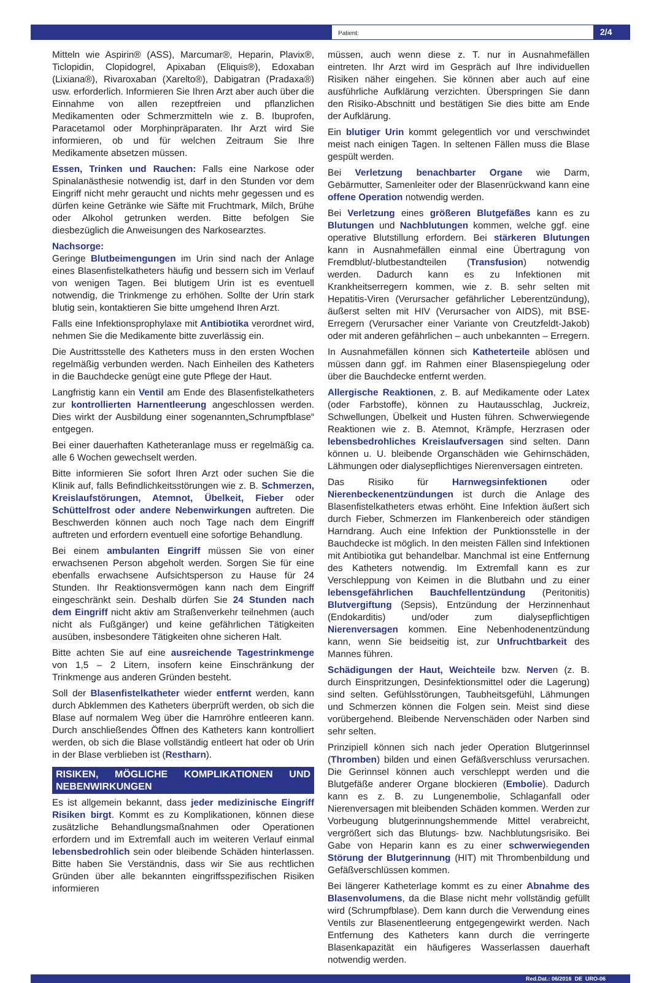Patient:
2/4
Mitteln wie Aspirin® (ASS), Marcumar®, Heparin, Plavix®, Ticlopidin, Clopidogrel, Apixaban (Eliquis®), Edoxaban (Lixiana®), Rivaroxaban (Xarelto®), Dabigatran (Pradaxa®) usw. erforderlich. Informieren Sie Ihren Arzt aber auch über die Einnahme von allen rezeptfreien und pflanzlichen Medikamenten oder Schmerzmitteln wie z. B. Ibuprofen, Paracetamol oder Morphinpräparaten. Ihr Arzt wird Sie informieren, ob und für welchen Zeitraum Sie Ihre Medikamente absetzen müssen.
Essen, Trinken und Rauchen: Falls eine Narkose oder Spinalanästhesie notwendig ist, darf in den Stunden vor dem Eingriff nicht mehr geraucht und nichts mehr gegessen und es dürfen keine Getränke wie Säfte mit Fruchtmark, Milch, Brühe oder Alkohol getrunken werden. Bitte befolgen Sie diesbezüglich die Anweisungen des Narkosearztes.
Nachsorge:
Geringe Blutbeimengungen im Urin sind nach der Anlage eines Blasenfistelkatheters häufig und bessern sich im Verlauf von wenigen Tagen. Bei blutigem Urin ist es eventuell notwendig, die Trinkmenge zu erhöhen. Sollte der Urin stark blutig sein, kontaktieren Sie bitte umgehend Ihren Arzt.
Falls eine Infektionsprophylaxe mit Antibiotika verordnet wird, nehmen Sie die Medikamente bitte zuverlässig ein.
Die Austrittsstelle des Katheters muss in den ersten Wochen regelmäßig verbunden werden. Nach Einheilen des Katheters in die Bauchdecke genügt eine gute Pflege der Haut.
Langfristig kann ein Ventil am Ende des Blasenfistelkatheters zur kontrollierten Harnentleerung angeschlossen werden. Dies wirkt der Ausbildung einer sogenannten„Schrumpfblase“ entgegen.
Bei einer dauerhaften Katheteranlage muss er regelmäßig ca. alle 6 Wochen gewechselt werden.
Bitte informieren Sie sofort Ihren Arzt oder suchen Sie die Klinik auf, falls Befindlichkeitsstörungen wie z. B. Schmerzen, Kreislaufstörungen, Atemnot, Übelkeit, Fieber oder Schüttelfrost oder andere Nebenwirkungen auftreten. Die Beschwerden können auch noch Tage nach dem Eingriff auftreten und erfordern eventuell eine sofortige Behandlung.
Bei einem ambulanten Eingriff müssen Sie von einer erwachsenen Person abgeholt werden. Sorgen Sie für eine ebenfalls erwachsene Aufsichtsperson zu Hause für 24 Stunden. Ihr Reaktionsvermögen kann nach dem Eingriff eingeschränkt sein. Deshalb dürfen Sie 24 Stunden nach dem Eingriff nicht aktiv am Straßenverkehr teilnehmen (auch nicht als Fußgänger) und keine gefährlichen Tätigkeiten ausüben, insbesondere Tätigkeiten ohne sicheren Halt.
Bitte achten Sie auf eine ausreichende Tagestrinkmenge von 1,5 – 2 Litern, insofern keine Einschränkung der Trinkmenge aus anderen Gründen besteht.
Soll der Blasenfistelkatheter wieder entfernt werden, kann durch Abklemmen des Katheters überprüft werden, ob sich die Blase auf normalem Weg über die Harnröhre entleeren kann. Durch anschließendes Öffnen des Katheters kann kontrolliert werden, ob sich die Blase vollständig entleert hat oder ob Urin in der Blase verblieben ist (Restharn).
RISIKEN, MÖGLICHE KOMPLIKATIONEN UND NEBENWIRKUNGEN
Es ist allgemein bekannt, dass jeder medizinische Eingriff Risiken birgt. Kommt es zu Komplikationen, können diese zusätzliche Behandlungsmaßnahmen oder Operationen erfordern und im Extremfall auch im weiteren Verlauf einmal lebensbedrohlich sein oder bleibende Schäden hinterlassen. Bitte haben Sie Verständnis, dass wir Sie aus rechtlichen Gründen über alle bekannten eingriffsspezifischen Risiken informieren
müssen, auch wenn diese z. T. nur in Ausnahmefällen eintreten. Ihr Arzt wird im Gespräch auf Ihre individuellen Risiken näher eingehen. Sie können aber auch auf eine ausführliche Aufklärung verzichten. Überspringen Sie dann den Risiko-Abschnitt und bestätigen Sie dies bitte am Ende der Aufklärung.
Ein blutiger Urin kommt gelegentlich vor und verschwindet meist nach einigen Tagen. In seltenen Fällen muss die Blase gespült werden.
Bei Verletzung benachbarter Organe wie Darm, Gebärmutter, Samenleiter oder der Blasenrückwand kann eine offene Operation notwendig werden.
Bei Verletzung eines größeren Blutgefäßes kann es zu Blutungen und Nachblutungen kommen, welche ggf. eine operative Blutstillung erfordern. Bei stärkeren Blutungen kann in Ausnahmefällen einmal eine Übertragung von Fremdblut/-blutbestandteilen (Transfusion) notwendig werden. Dadurch kann es zu Infektionen mit Krankheitserregern kommen, wie z. B. sehr selten mit Hepatitis-Viren (Verursacher gefährlicher Leberentzündung), äußerst selten mit HIV (Verursacher von AIDS), mit BSE-Erregern (Verursacher einer Variante von Creutzfeldt-Jakob) oder mit anderen gefährlichen – auch unbekannten – Erregern.
In Ausnahmefällen können sich Katheterteile ablösen und müssen dann ggf. im Rahmen einer Blasenspiegelung oder über die Bauchdecke entfernt werden.
Allergische Reaktionen, z. B. auf Medikamente oder Latex (oder Farbstoffe), können zu Hautausschlag, Juckreiz, Schwellungen, Übelkeit und Husten führen. Schwerwiegende Reaktionen wie z. B. Atemnot, Krämpfe, Herzrasen oder lebensbedrohliches Kreislaufversagen sind selten. Dann können u. U. bleibende Organschäden wie Gehirnschäden, Lähmungen oder dialysepflichtiges Nierenversagen eintreten.
Das Risiko für Harnwegsinfektionen oder Nierenbeckenentzündungen ist durch die Anlage des Blasenfistelkatheters etwas erhöht. Eine Infektion äußert sich durch Fieber, Schmerzen im Flankenbereich oder ständigen Harndrang. Auch eine Infektion der Punktionsstelle in der Bauchdecke ist möglich. In den meisten Fällen sind Infektionen mit Antibiotika gut behandelbar. Manchmal ist eine Entfernung des Katheters notwendig. Im Extremfall kann es zur Verschleppung von Keimen in die Blutbahn und zu einer lebensgefährlichen Bauchfellentzündung (Peritonitis) Blutvergiftung (Sepsis), Entzündung der Herzinnenhaut (Endokarditis) und/oder zum dialysepflichtigen Nierenversagen kommen. Eine Nebenhodenentzündung kann, wenn Sie beidseitig ist, zur Unfruchtbarkeit des Mannes führen.
Schädigungen der Haut, Weichteile bzw. Nerven (z. B. durch Einspritzungen, Desinfektionsmittel oder die Lagerung) sind selten. Gefühlsstörungen, Taubheitsgefühl, Lähmungen und Schmerzen können die Folgen sein. Meist sind diese vorübergehend. Bleibende Nervenschäden oder Narben sind sehr selten.
Prinzipiell können sich nach jeder Operation Blutgerinnsel (Thromben) bilden und einen Gefäßverschluss verursachen. Die Gerinnsel können auch verschleppt werden und die Blutgefäße anderer Organe blockieren (Embolie). Dadurch kann es z. B. zu Lungenembolie, Schlaganfall oder Nierenversagen mit bleibenden Schäden kommen. Werden zur Vorbeugung blutgerinnungshemmende Mittel verabreicht, vergrößert sich das Blutungs- bzw. Nachblutungsrisiko. Bei Gabe von Heparin kann es zu einer schwerwiegenden Störung der Blutgerinnung (HIT) mit Thrombenbildung und Gefäßverschlüssen kommen.
Bei längerer Katheterlage kommt es zu einer Abnahme des Blasenvolumens, da die Blase nicht mehr vollständig gefüllt wird (Schrumpfblase). Dem kann durch die Verwendung eines Ventils zur Blasenentleerung entgegengewirkt werden. Nach Entfernung des Katheters kann durch die verringerte Blasenkapazität ein häufigeres Wasserlassen dauerhaft notwendig werden.
Red.Dat.: 06/2016 DE URO-06